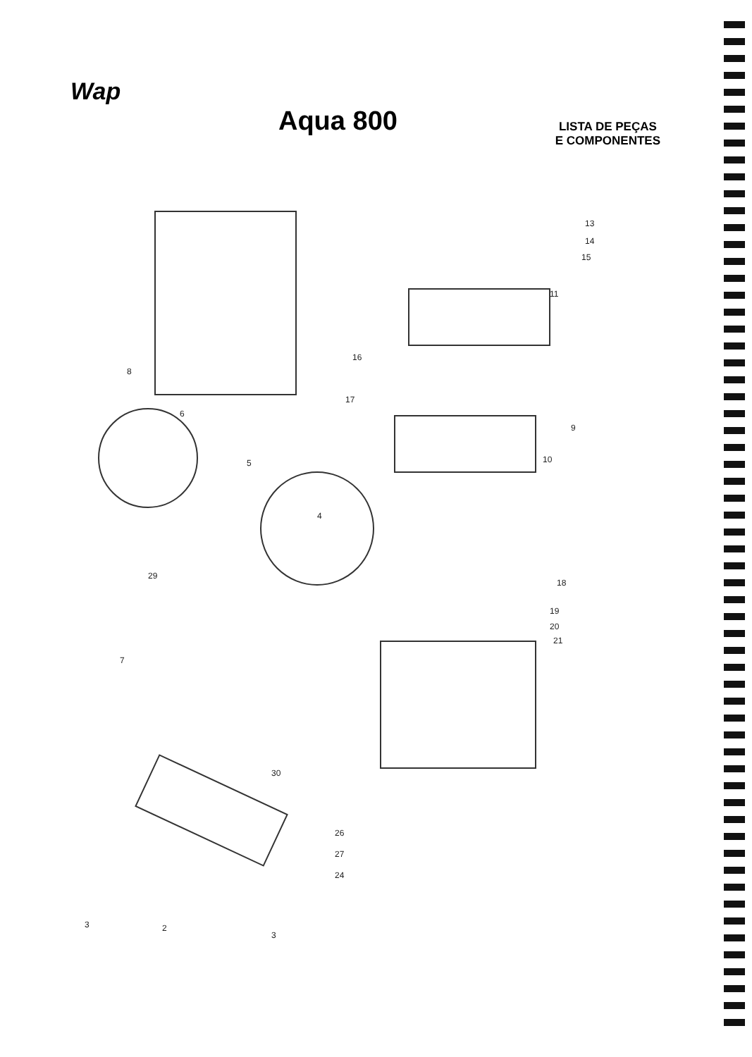Wap
Aqua 800
LISTA DE PEÇAS
E COMPONENTES
13
14
15
11
16
17
9
10
8
6
5
4
29
18
19
20
21
7
30
26
27
24
3 2
3